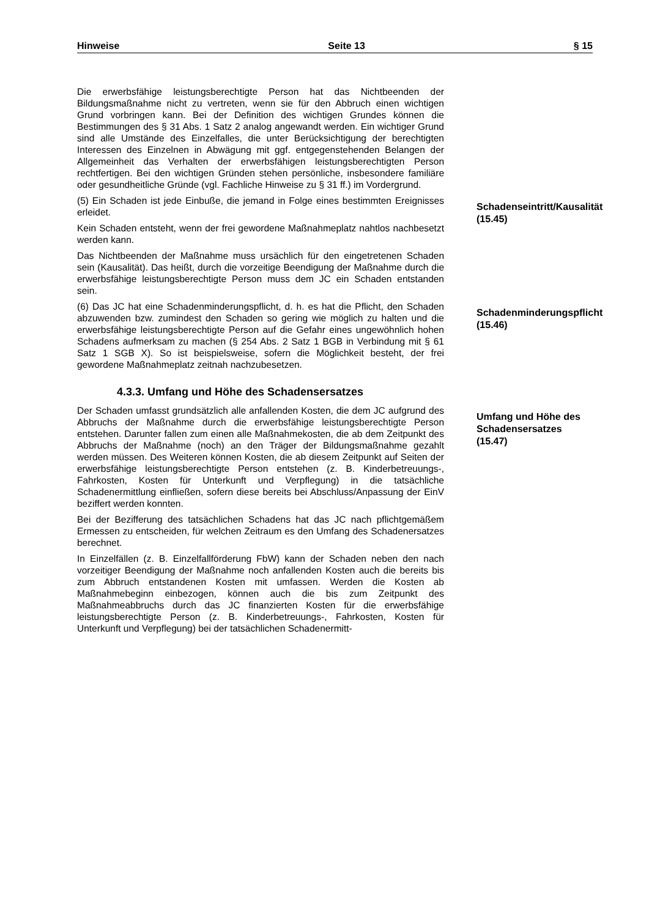Hinweise Seite 13 § 15
Die erwerbsfähige leistungsberechtigte Person hat das Nichtbeenden der Bildungsmaßnahme nicht zu vertreten, wenn sie für den Abbruch einen wichtigen Grund vorbringen kann. Bei der Definition des wichtigen Grundes können die Bestimmungen des § 31 Abs. 1 Satz 2 analog angewandt werden. Ein wichtiger Grund sind alle Umstände des Einzelfalles, die unter Berücksichtigung der berechtigten Interessen des Einzelnen in Abwägung mit ggf. entgegenstehenden Belangen der Allgemeinheit das Verhalten der erwerbsfähigen leistungsberechtigten Person rechtfertigen. Bei den wichtigen Gründen stehen persönliche, insbesondere familiäre oder gesundheitliche Gründe (vgl. Fachliche Hinweise zu § 31 ff.) im Vordergrund.
(5) Ein Schaden ist jede Einbuße, die jemand in Folge eines bestimmten Ereignisses erleidet.
Kein Schaden entsteht, wenn der frei gewordene Maßnahmeplatz nahtlos nachbesetzt werden kann.
Das Nichtbeenden der Maßnahme muss ursächlich für den eingetretenen Schaden sein (Kausalität). Das heißt, durch die vorzeitige Beendigung der Maßnahme durch die erwerbsfähige leistungsberechtigte Person muss dem JC ein Schaden entstanden sein.
Schadenseintritt/Kausalität
(15.45)
(6) Das JC hat eine Schadenminderungspflicht, d. h. es hat die Pflicht, den Schaden abzuwenden bzw. zumindest den Schaden so gering wie möglich zu halten und die erwerbsfähige leistungsberechtigte Person auf die Gefahr eines ungewöhnlich hohen Schadens aufmerksam zu machen (§ 254 Abs. 2 Satz 1 BGB in Verbindung mit § 61 Satz 1 SGB X). So ist beispielsweise, sofern die Möglichkeit besteht, der frei gewordene Maßnahmeplatz zeitnah nachzubesetzen.
Schadenminderungspflicht
(15.46)
4.3.3. Umfang und Höhe des Schadensersatzes
Der Schaden umfasst grundsätzlich alle anfallenden Kosten, die dem JC aufgrund des Abbruchs der Maßnahme durch die erwerbsfähige leistungsberechtigte Person entstehen. Darunter fallen zum einen alle Maßnahmekosten, die ab dem Zeitpunkt des Abbruchs der Maßnahme (noch) an den Träger der Bildungsmaßnahme gezahlt werden müssen. Des Weiteren können Kosten, die ab diesem Zeitpunkt auf Seiten der erwerbsfähige leistungsberechtigte Person entstehen (z. B. Kinderbetreuungs-, Fahrkosten, Kosten für Unterkunft und Verpflegung) in die tatsächliche Schadenermittlung einfließen, sofern diese bereits bei Abschluss/Anpassung der EinV beziffert werden konnten.
Bei der Bezifferung des tatsächlichen Schadens hat das JC nach pflichtgemäßem Ermessen zu entscheiden, für welchen Zeitraum es den Umfang des Schadenersatzes berechnet.
In Einzelfällen (z. B. Einzelfallförderung FbW) kann der Schaden neben den nach vorzeitiger Beendigung der Maßnahme noch anfallenden Kosten auch die bereits bis zum Abbruch entstandenen Kosten mit umfassen. Werden die Kosten ab Maßnahmebeginn einbezogen, können auch die bis zum Zeitpunkt des Maßnahmeabbruchs durch das JC finanzierten Kosten für die erwerbsfähige leistungsberechtigte Person (z. B. Kinderbetreuungs-, Fahrkosten, Kosten für Unterkunft und Verpflegung) bei der tatsächlichen Schadenermitt-
Umfang und Höhe des Schadensersatzes
(15.47)